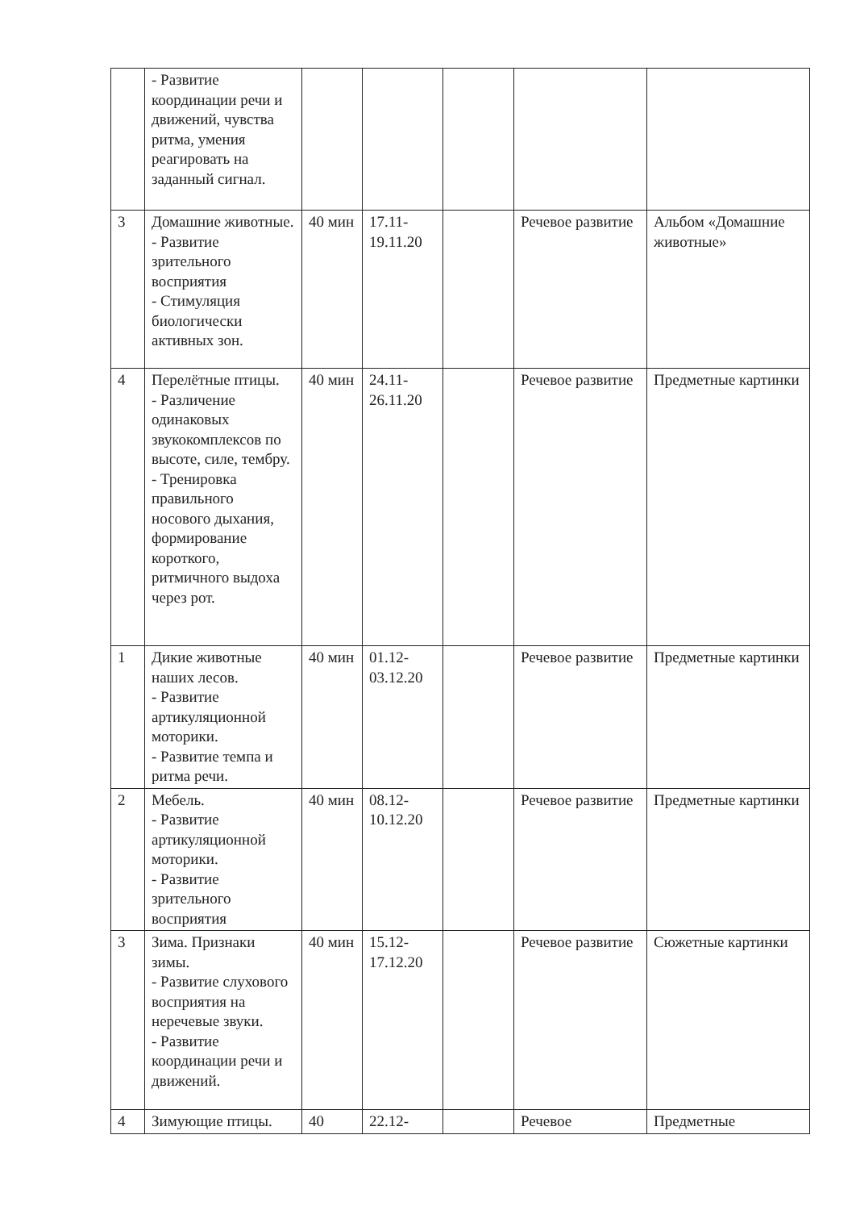| | - Развитие координации речи и движений, чувства ритма, умения реагировать на заданный сигнал. | | | | | |
| 3 | Домашние животные. - Развитие зрительного восприятия - Стимуляция биологически активных зон. | 40 мин | 17.11- 19.11.20 | | Речевое развитие | Альбом «Домашние животные» |
| 4 | Перелётные птицы. - Различение одинаковых звукокомплексов по высоте, силе, тембру. - Тренировка правильного носового дыхания, формирование короткого, ритмичного выдоха через рот. | 40 мин | 24.11- 26.11.20 | | Речевое развитие | Предметные картинки |
| 1 | Дикие животные наших лесов. - Развитие артикуляционной моторики. - Развитие темпа и ритма речи. | 40 мин | 01.12- 03.12.20 | | Речевое развитие | Предметные картинки |
| 2 | Мебель. - Развитие артикуляционной моторики. - Развитие зрительного восприятия | 40 мин | 08.12- 10.12.20 | | Речевое развитие | Предметные картинки |
| 3 | Зима. Признаки зимы. - Развитие слухового восприятия на неречевые звуки. - Развитие координации речи и движений. | 40 мин | 15.12- 17.12.20 | | Речевое развитие | Сюжетные картинки |
| 4 | Зимующие птицы. | 40 | 22.12- | | Речевое | Предметные |